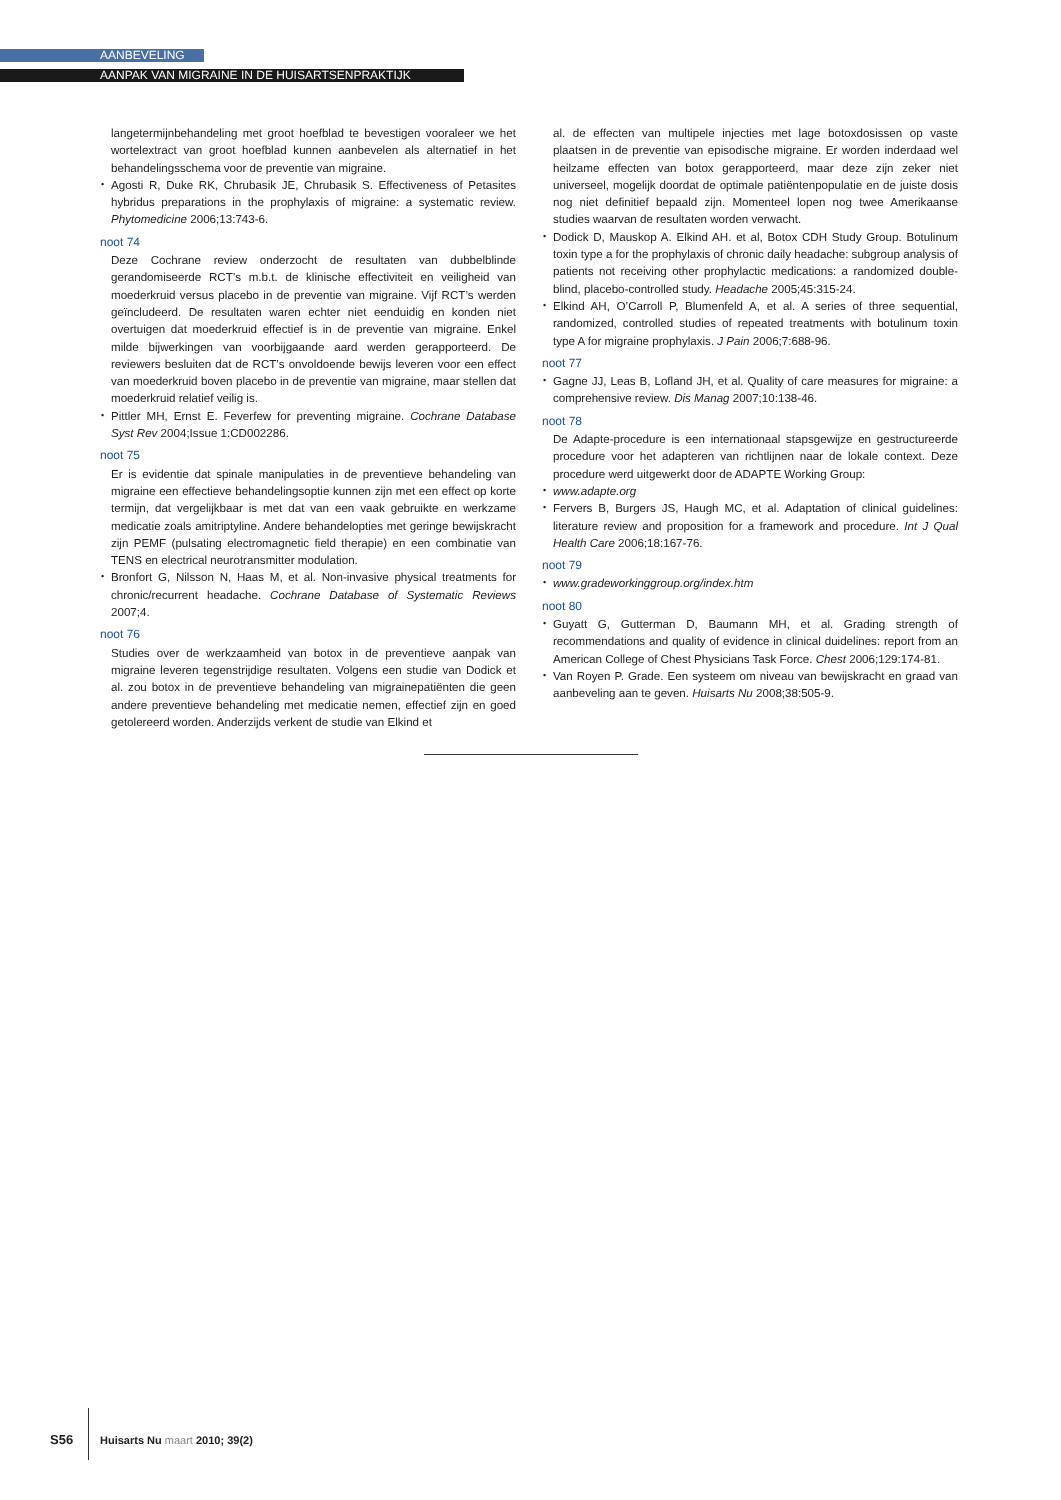AANBEVELING
AANPAK VAN MIGRAINE IN DE HUISARTSENPRAKTIJK
langetermijnbehandeling met groot hoefblad te bevestigen vooraleer we het wortelextract van groot hoefblad kunnen aanbevelen als alternatief in het behandelingsschema voor de preventie van migraine.
• Agosti R, Duke RK, Chrubasik JE, Chrubasik S. Effectiveness of Petasites hybridus preparations in the prophylaxis of migraine: a systematic review. Phytomedicine 2006;13:743-6.
noot 74
Deze Cochrane review onderzocht de resultaten van dubbelblinde gerandomiseerde RCT’s m.b.t. de klinische effectiviteit en veiligheid van moederkruid versus placebo in de preventie van migraine. Vijf RCT’s werden geïncludeerd. De resultaten waren echter niet eenduidig en konden niet overtuigen dat moederkruid effectief is in de preventie van migraine. Enkel milde bijwerkingen van voorbijgaande aard werden gerapporteerd. De reviewers besluiten dat de RCT’s onvoldoende bewijs leveren voor een effect van moederkruid boven placebo in de preventie van migraine, maar stellen dat moederkruid relatief veilig is.
• Pittler MH, Ernst E. Feverfew for preventing migraine. Cochrane Database Syst Rev 2004;Issue 1:CD002286.
noot 75
Er is evidentie dat spinale manipulaties in de preventieve behandeling van migraine een effectieve behandelingsoptie kunnen zijn met een effect op korte termijn, dat vergelijkbaar is met dat van een vaak gebruikte en werkzame medicatie zoals amitriptyline. Andere behandelopties met geringe bewijskracht zijn PEMF (pulsating electromagnetic field therapie) en een combinatie van TENS en electrical neurotransmitter modulation.
• Bronfort G, Nilsson N, Haas M, et al. Non-invasive physical treatments for chronic/recurrent headache. Cochrane Database of Systematic Reviews 2007;4.
noot 76
Studies over de werkzaamheid van botox in de preventieve aanpak van migraine leveren tegenstrijdige resultaten. Volgens een studie van Dodick et al. zou botox in de preventieve behandeling van migrainepatiënten die geen andere preventieve behandeling met medicatie nemen, effectief zijn en goed getolereerd worden. Anderzijds verkent de studie van Elkind et
al. de effecten van multipele injecties met lage botoxdosissen op vaste plaatsen in de preventie van episodische migraine. Er worden inderdaad wel heilzame effecten van botox gerapporteerd, maar deze zijn zeker niet universeel, mogelijk doordat de optimale patiëntenpopulatie en de juiste dosis nog niet definitief bepaald zijn. Momenteel lopen nog twee Amerikaanse studies waarvan de resultaten worden verwacht.
• Dodick D, Mauskop A. Elkind AH. et al, Botox CDH Study Group. Botulinum toxin type a for the prophylaxis of chronic daily headache: subgroup analysis of patients not receiving other prophylactic medications: a randomized double-blind, placebo-controlled study. Headache 2005;45:315-24.
• Elkind AH, O’Carroll P, Blumenfeld A, et al. A series of three sequential, randomized, controlled studies of repeated treatments with botulinum toxin type A for migraine prophylaxis. J Pain 2006;7:688-96.
noot 77
• Gagne JJ, Leas B, Lofland JH, et al. Quality of care measures for migraine: a comprehensive review. Dis Manag 2007;10:138-46.
noot 78
De Adapte-procedure is een internationaal stapsgewijze en gestructureerde procedure voor het adapteren van richtlijnen naar de lokale context. Deze procedure werd uitgewerkt door de ADAPTE Working Group:
• www.adapte.org
• Fervers B, Burgers JS, Haugh MC, et al. Adaptation of clinical guidelines: literature review and proposition for a framework and procedure. Int J Qual Health Care 2006;18:167-76.
noot 79
• www.gradeworkinggroup.org/index.htm
noot 80
• Guyatt G, Gutterman D, Baumann MH, et al. Grading strength of recommendations and quality of evidence in clinical duidelines: report from an American College of Chest Physicians Task Force. Chest 2006;129:174-81.
• Van Royen P. Grade. Een systeem om niveau van bewijskracht en graad van aanbeveling aan te geven. Huisarts Nu 2008;38:505-9.
S56 Huisarts Nu maart 2010; 39(2)